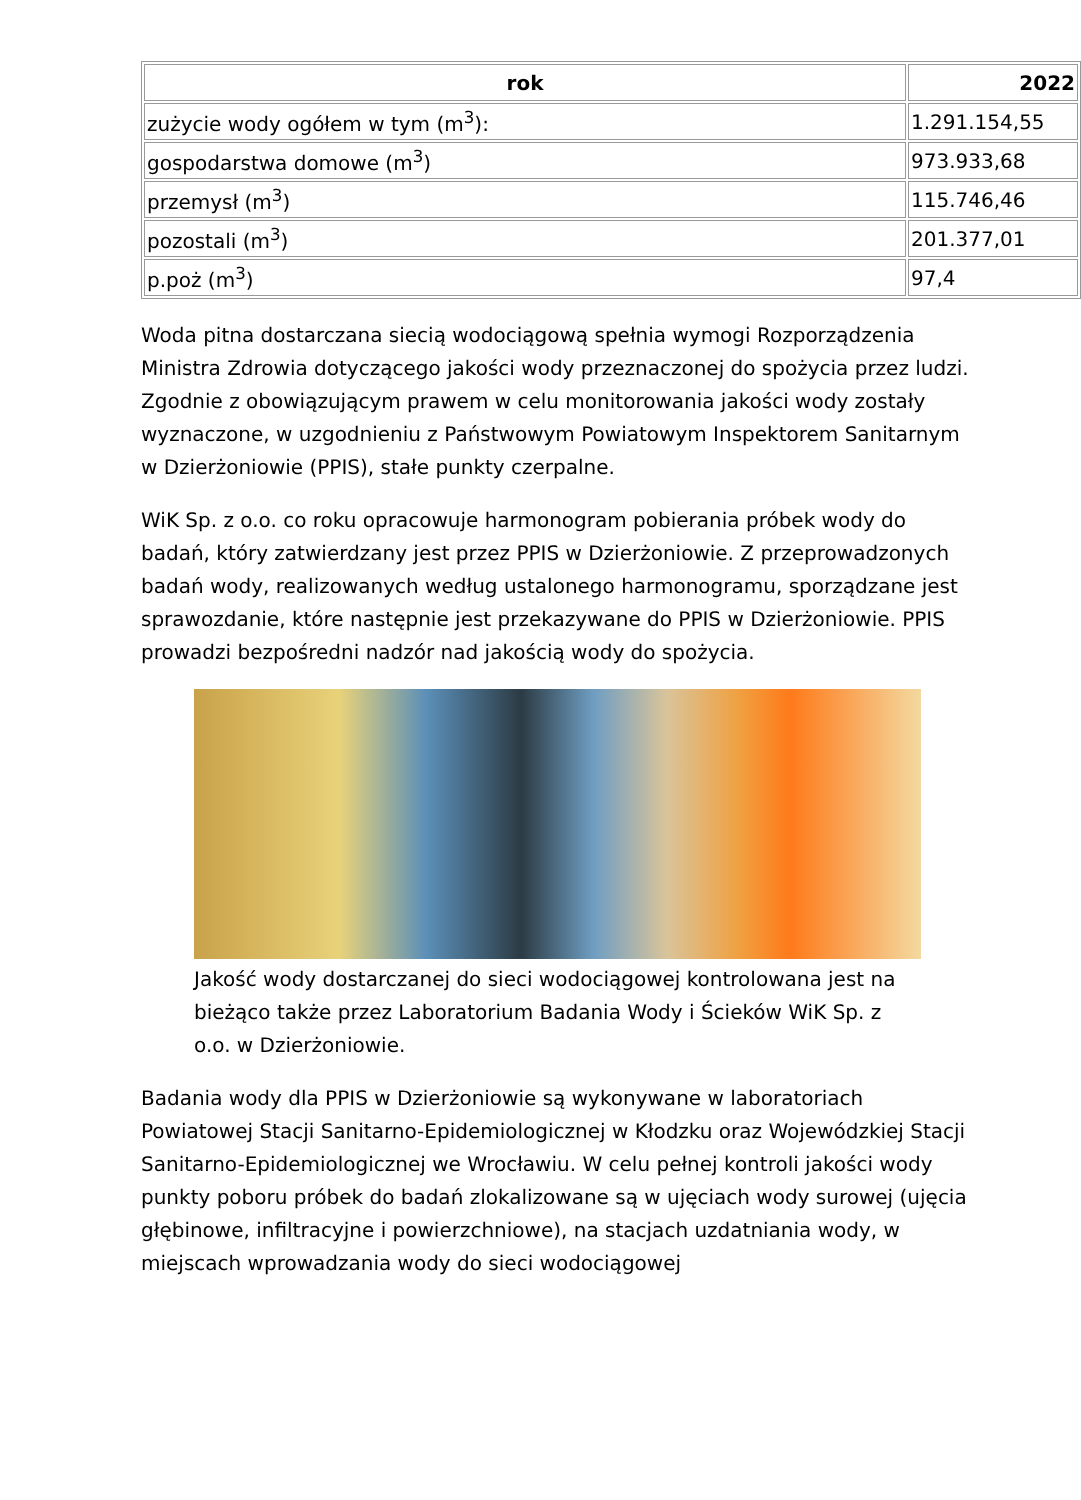| rok | 2022 |
| --- | --- |
| zużycie wody ogółem w tym (m<sup>3</sup>): | 1.291.154,55 |
| gospodarstwa domowe (m<sup>3</sup>) | 973.933,68 |
| przemysł (m<sup>3</sup>) | 115.746,46 |
| pozostali (m<sup>3</sup>) | 201.377,01 |
| p.poż (m<sup>3</sup>) | 97,4 |
Woda pitna dostarczana siecią wodociągową spełnia wymogi Rozporządzenia Ministra Zdrowia dotyczącego jakości wody przeznaczonej do spożycia przez ludzi. Zgodnie z obowiązującym prawem w celu monitorowania jakości wody zostały wyznaczone, w uzgodnieniu z Państwowym Powiatowym Inspektorem Sanitarnym w Dzierżoniowie (PPIS), stałe punkty czerpalne.
WiK Sp. z o.o. co roku opracowuje harmonogram pobierania próbek wody do badań, który zatwierdzany jest przez PPIS w Dzierżoniowie. Z przeprowadzonych badań wody, realizowanych według ustalonego harmonogramu, sporządzane jest sprawozdanie, które następnie jest przekazywane do PPIS w Dzierżoniowie. PPIS prowadzi bezpośredni nadzór nad jakością wody do spożycia.
Jakość wody dostarczanej do sieci wodociągowej kontrolowana jest na bieżąco także przez Laboratorium Badania Wody i Ścieków WiK Sp. z o.o. w Dzierżoniowie.
Badania wody dla PPIS w Dzierżoniowie są wykonywane w laboratoriach Powiatowej Stacji Sanitarno-Epidemiologicznej w Kłodzku oraz Wojewódzkiej Stacji Sanitarno-Epidemiologicznej we Wrocławiu. W celu pełnej kontroli jakości wody punkty poboru próbek do badań zlokalizowane są w ujęciach wody surowej (ujęcia głębinowe, infiltracyjne i powierzchniowe), na stacjach uzdatniania wody, w miejscach wprowadzania wody do sieci wodociągowej